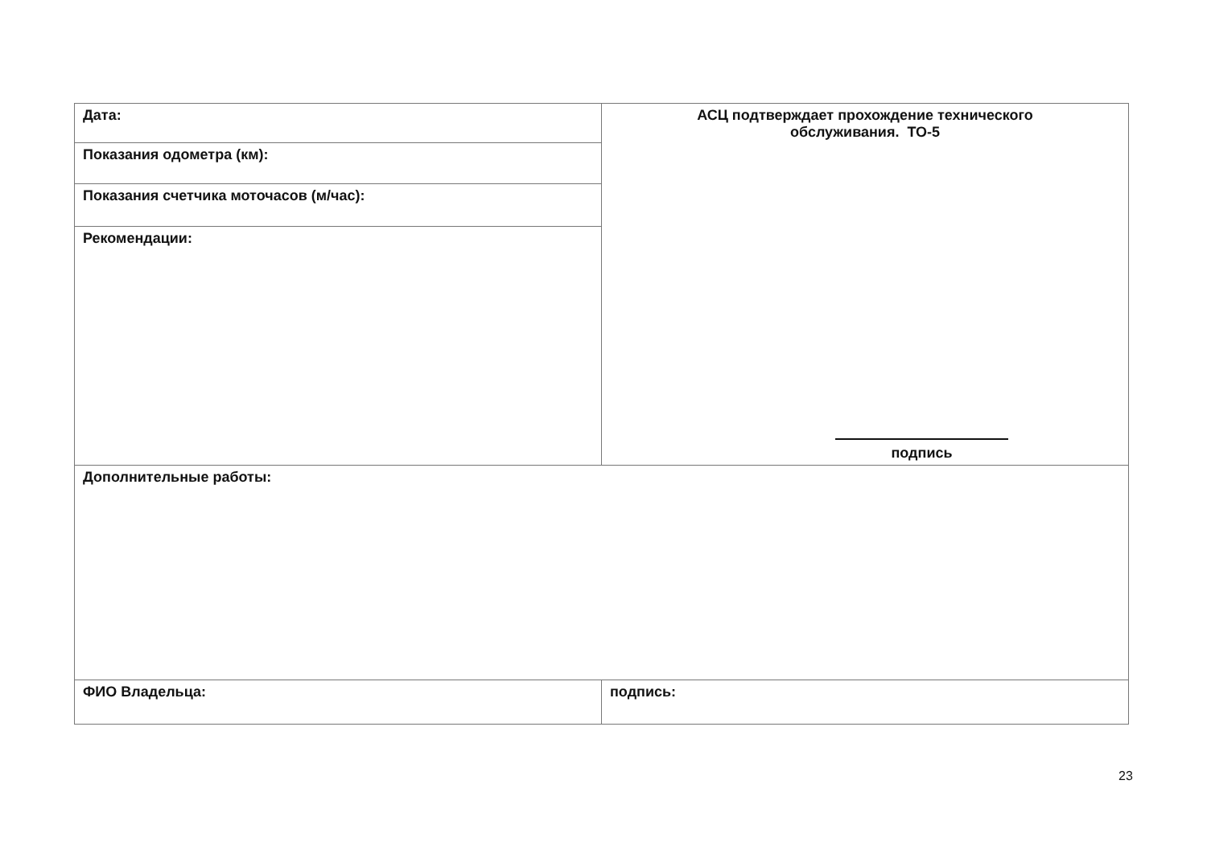| Дата: | АСЦ подтверждает прохождение технического обслуживания. ТО-5 подпись |
| Показания одометра (км): | |
| Показания счетчика моточасов (м/час): | |
| Рекомендации: | |
| Дополнительные работы: | |
| ФИО Владельца: | подпись: |
23